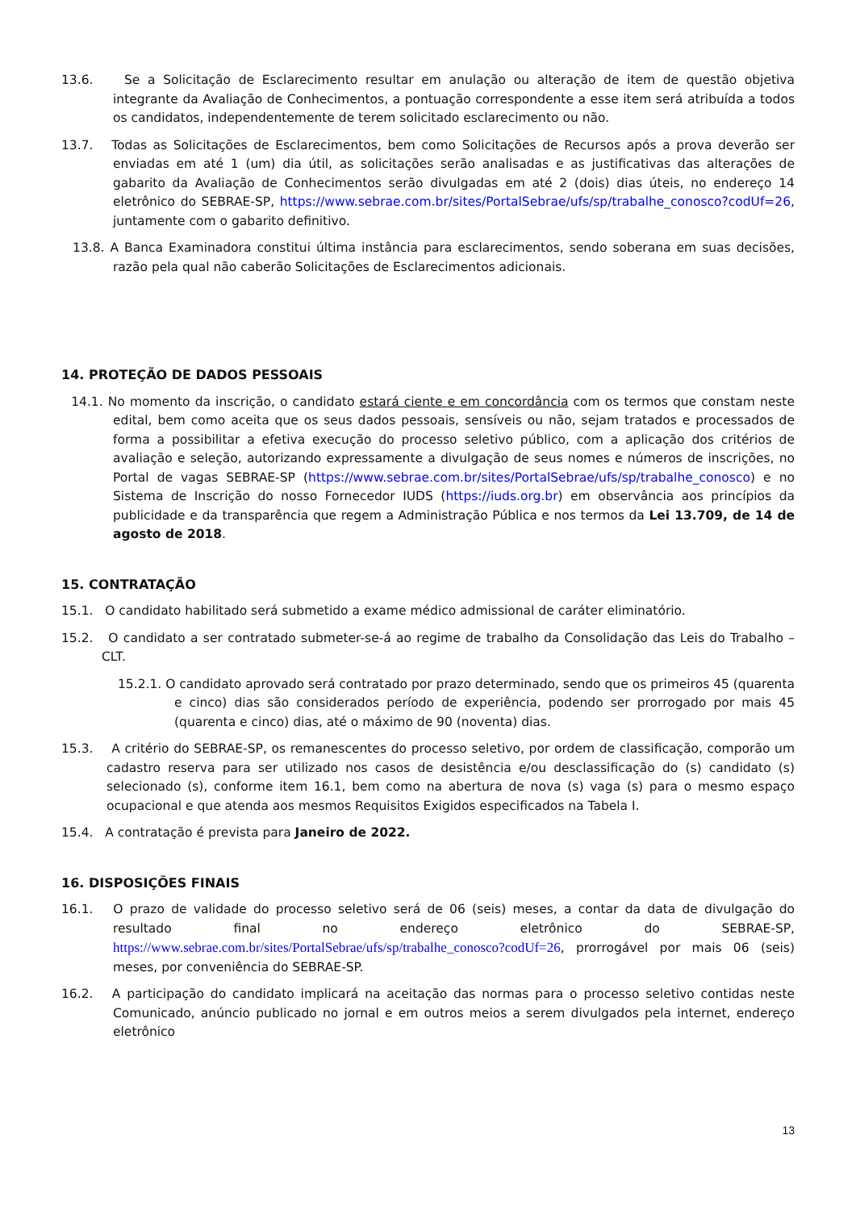13.6. Se a Solicitação de Esclarecimento resultar em anulação ou alteração de item de questão objetiva integrante da Avaliação de Conhecimentos, a pontuação correspondente a esse item será atribuída a todos os candidatos, independentemente de terem solicitado esclarecimento ou não.
13.7. Todas as Solicitações de Esclarecimentos, bem como Solicitações de Recursos após a prova deverão ser enviadas em até 1 (um) dia útil, as solicitações serão analisadas e as justificativas das alterações de gabarito da Avaliação de Conhecimentos serão divulgadas em até 2 (dois) dias úteis, no endereço 14 eletrônico do SEBRAE-SP, https://www.sebrae.com.br/sites/PortalSebrae/ufs/sp/trabalhe_conosco?codUf=26, juntamente com o gabarito definitivo.
13.8. A Banca Examinadora constitui última instância para esclarecimentos, sendo soberana em suas decisões, razão pela qual não caberão Solicitações de Esclarecimentos adicionais.
14. PROTEÇÃO DE DADOS PESSOAIS
14.1. No momento da inscrição, o candidato estará ciente e em concordância com os termos que constam neste edital, bem como aceita que os seus dados pessoais, sensíveis ou não, sejam tratados e processados de forma a possibilitar a efetiva execução do processo seletivo público, com a aplicação dos critérios de avaliação e seleção, autorizando expressamente a divulgação de seus nomes e números de inscrições, no Portal de vagas SEBRAE-SP (https://www.sebrae.com.br/sites/PortalSebrae/ufs/sp/trabalhe_conosco) e no Sistema de Inscrição do nosso Fornecedor IUDS (https://iuds.org.br) em observância aos princípios da publicidade e da transparência que regem a Administração Pública e nos termos da Lei 13.709, de 14 de agosto de 2018.
15. CONTRATAÇÃO
15.1. O candidato habilitado será submetido a exame médico admissional de caráter eliminatório.
15.2. O candidato a ser contratado submeter-se-á ao regime de trabalho da Consolidação das Leis do Trabalho – CLT.
15.2.1. O candidato aprovado será contratado por prazo determinado, sendo que os primeiros 45 (quarenta e cinco) dias são considerados período de experiência, podendo ser prorrogado por mais 45 (quarenta e cinco) dias, até o máximo de 90 (noventa) dias.
15.3. A critério do SEBRAE-SP, os remanescentes do processo seletivo, por ordem de classificação, comporão um cadastro reserva para ser utilizado nos casos de desistência e/ou desclassificação do (s) candidato (s) selecionado (s), conforme item 16.1, bem como na abertura de nova (s) vaga (s) para o mesmo espaço ocupacional e que atenda aos mesmos Requisitos Exigidos especificados na Tabela I.
15.4. A contratação é prevista para Janeiro de 2022.
16. DISPOSIÇÕES FINAIS
16.1. O prazo de validade do processo seletivo será de 06 (seis) meses, a contar da data de divulgação do resultado final no endereço eletrônico do SEBRAE-SP, https://www.sebrae.com.br/sites/PortalSebrae/ufs/sp/trabalhe_conosco?codUf=26, prorrogável por mais 06 (seis) meses, por conveniência do SEBRAE-SP.
16.2. A participação do candidato implicará na aceitação das normas para o processo seletivo contidas neste Comunicado, anúncio publicado no jornal e em outros meios a serem divulgados pela internet, endereço eletrônico
13